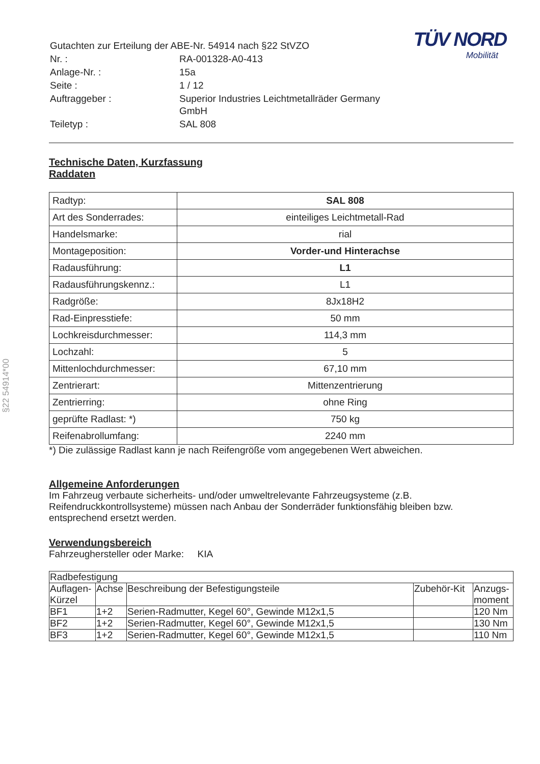TÜV NORD
Mobilität
| Gutachten zur Erteilung der ABE-Nr. 54914 nach §22 StVZO | |
| Nr. : | RA-001328-A0-413 |
| Anlage-Nr. : | 15a |
| Seite : | 1 / 12 |
| Auftraggeber : | Superior Industries Leichtmetallräder Germany GmbH |
| Teiletyp : | SAL 808 |
Technische Daten, Kurzfassung
Raddaten
| Radtyp: | SAL 808 |
| Art des Sonderrades: | einteiliges Leichtmetall-Rad |
| Handelsmarke: | rial |
| Montageposition: | Vorder-und Hinterachse |
| Radausführung: | L1 |
| Radausführungskennz.: | L1 |
| Radgröße: | 8Jx18H2 |
| Rad-Einpresstiefe: | 50 mm |
| Lochkreisdurchmesser: | 114,3 mm |
| Lochzahl: | 5 |
| Mittenlochdurchmesser: | 67,10 mm |
| Zentrierart: | Mittenzentrierung |
| Zentrierring: | ohne Ring |
| geprüfte Radlast: *) | 750 kg |
| Reifenabrollumfang: | 2240 mm |
*) Die zulässige Radlast kann je nach Reifengröße vom angegebenen Wert abweichen.
Allgemeine Anforderungen
Im Fahrzeug verbaute sicherheits- und/oder umweltrelevante Fahrzeugsysteme (z.B. Reifendruckkontrollsysteme) müssen nach Anbau der Sonderräder funktionsfähig bleiben bzw. entsprechend ersetzt werden.
Verwendungsbereich
Fahrzeughersteller oder Marke: KIA
| Radbefestigung | | | | |
| Auflagen- Kürzel | Achse | Beschreibung der Befestigungsteile | Zubehör-Kit | Anzugs- moment |
| BF1 | 1+2 | Serien-Radmutter, Kegel 60°, Gewinde M12x1,5 | | 120 Nm |
| BF2 | 1+2 | Serien-Radmutter, Kegel 60°, Gewinde M12x1,5 | | 130 Nm |
| BF3 | 1+2 | Serien-Radmutter, Kegel 60°, Gewinde M12x1,5 | | 110 Nm |
§22 54914*00